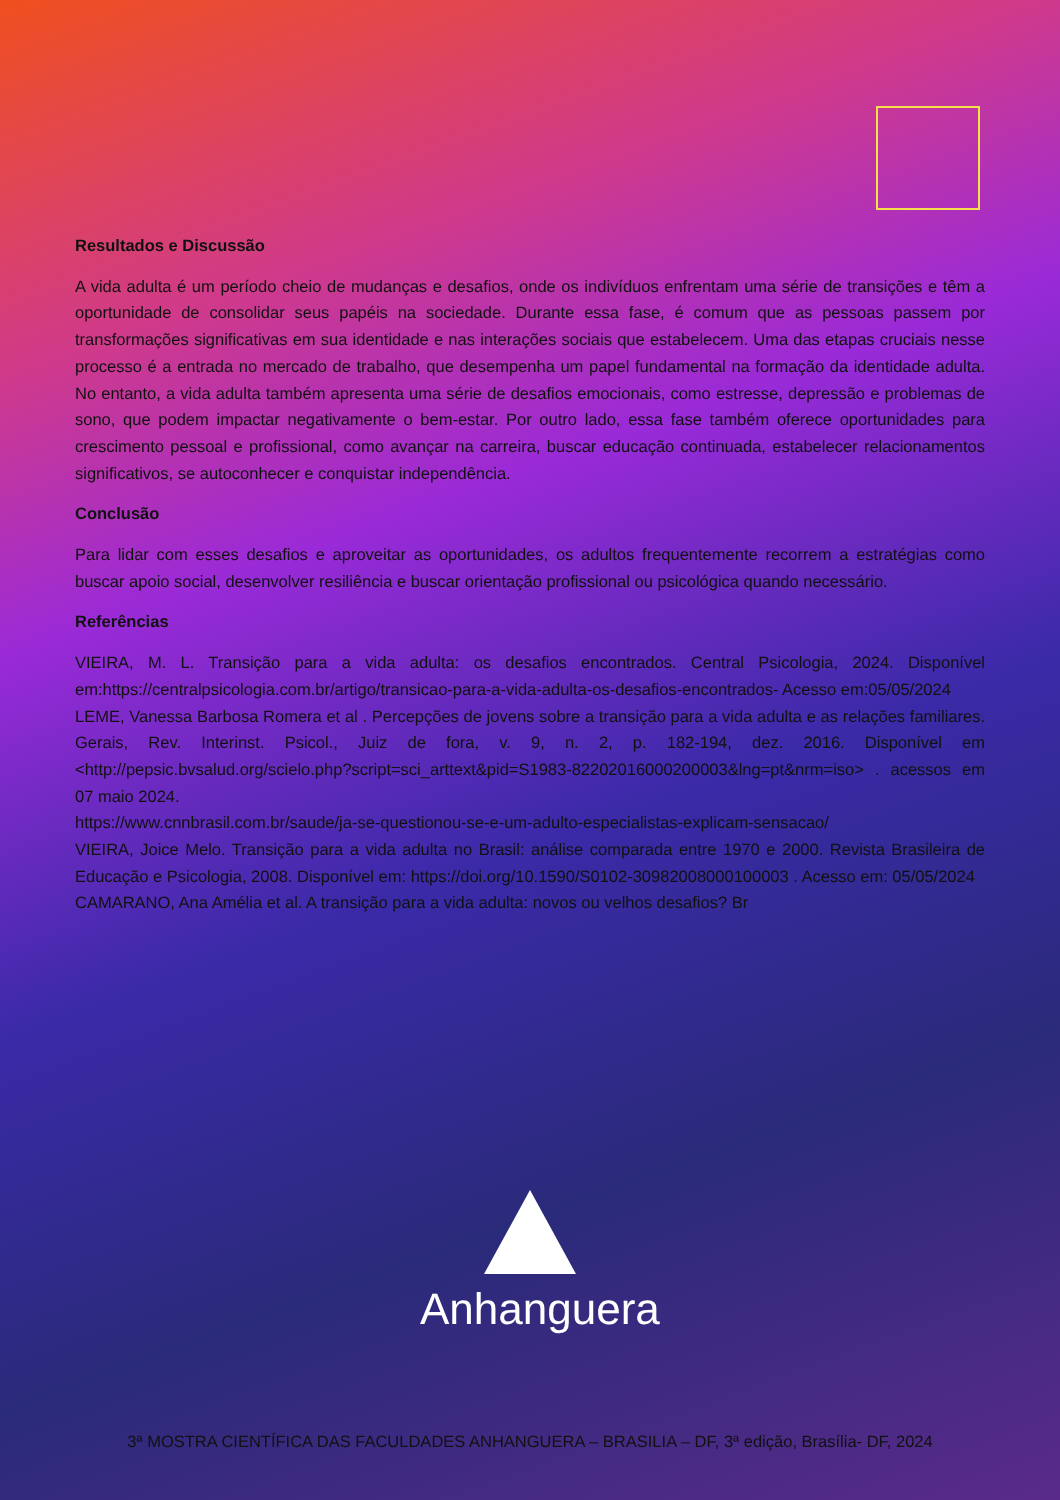Resultados e Discussão
A vida adulta é um período cheio de mudanças e desafios, onde os indivíduos enfrentam uma série de transições e têm a oportunidade de consolidar seus papéis na sociedade. Durante essa fase, é comum que as pessoas passem por transformações significativas em sua identidade e nas interações sociais que estabelecem. Uma das etapas cruciais nesse processo é a entrada no mercado de trabalho, que desempenha um papel fundamental na formação da identidade adulta. No entanto, a vida adulta também apresenta uma série de desafios emocionais, como estresse, depressão e problemas de sono, que podem impactar negativamente o bem-estar. Por outro lado, essa fase também oferece oportunidades para crescimento pessoal e profissional, como avançar na carreira, buscar educação continuada, estabelecer relacionamentos significativos, se autoconhecer e conquistar independência.
Conclusão
Para lidar com esses desafios e aproveitar as oportunidades, os adultos frequentemente recorrem a estratégias como buscar apoio social, desenvolver resiliência e buscar orientação profissional ou psicológica quando necessário.
Referências
VIEIRA, M. L. Transição para a vida adulta: os desafios encontrados. Central Psicologia, 2024. Disponível em:https://centralpsicologia.com.br/artigo/transicao-para-a-vida-adulta-os-desafios-encontrados- Acesso em:05/05/2024
LEME, Vanessa Barbosa Romera et al . Percepções de jovens sobre a transição para a vida adulta e as relações familiares. Gerais, Rev. Interinst. Psicol., Juiz de fora, v. 9, n. 2, p. 182-194, dez. 2016. Disponível em <http://pepsic.bvsalud.org/scielo.php?script=sci_arttext&pid=S1983-82202016000200003&lng=pt&nrm=iso> . acessos em 07 maio 2024.
https://www.cnnbrasil.com.br/saude/ja-se-questionou-se-e-um-adulto-especialistas-explicam-sensacao/
VIEIRA, Joice Melo. Transição para a vida adulta no Brasil: análise comparada entre 1970 e 2000. Revista Brasileira de Educação e Psicologia, 2008. Disponível em: https://doi.org/10.1590/S0102-30982008000100003 . Acesso em: 05/05/2024
CAMARANO, Ana Amélia et al. A transição para a vida adulta: novos ou velhos desafios? Br
Anhanguera
3ª MOSTRA CIENTÍFICA DAS FACULDADES ANHANGUERA – BRASILIA – DF, 3ª edição, Brasília- DF, 2024